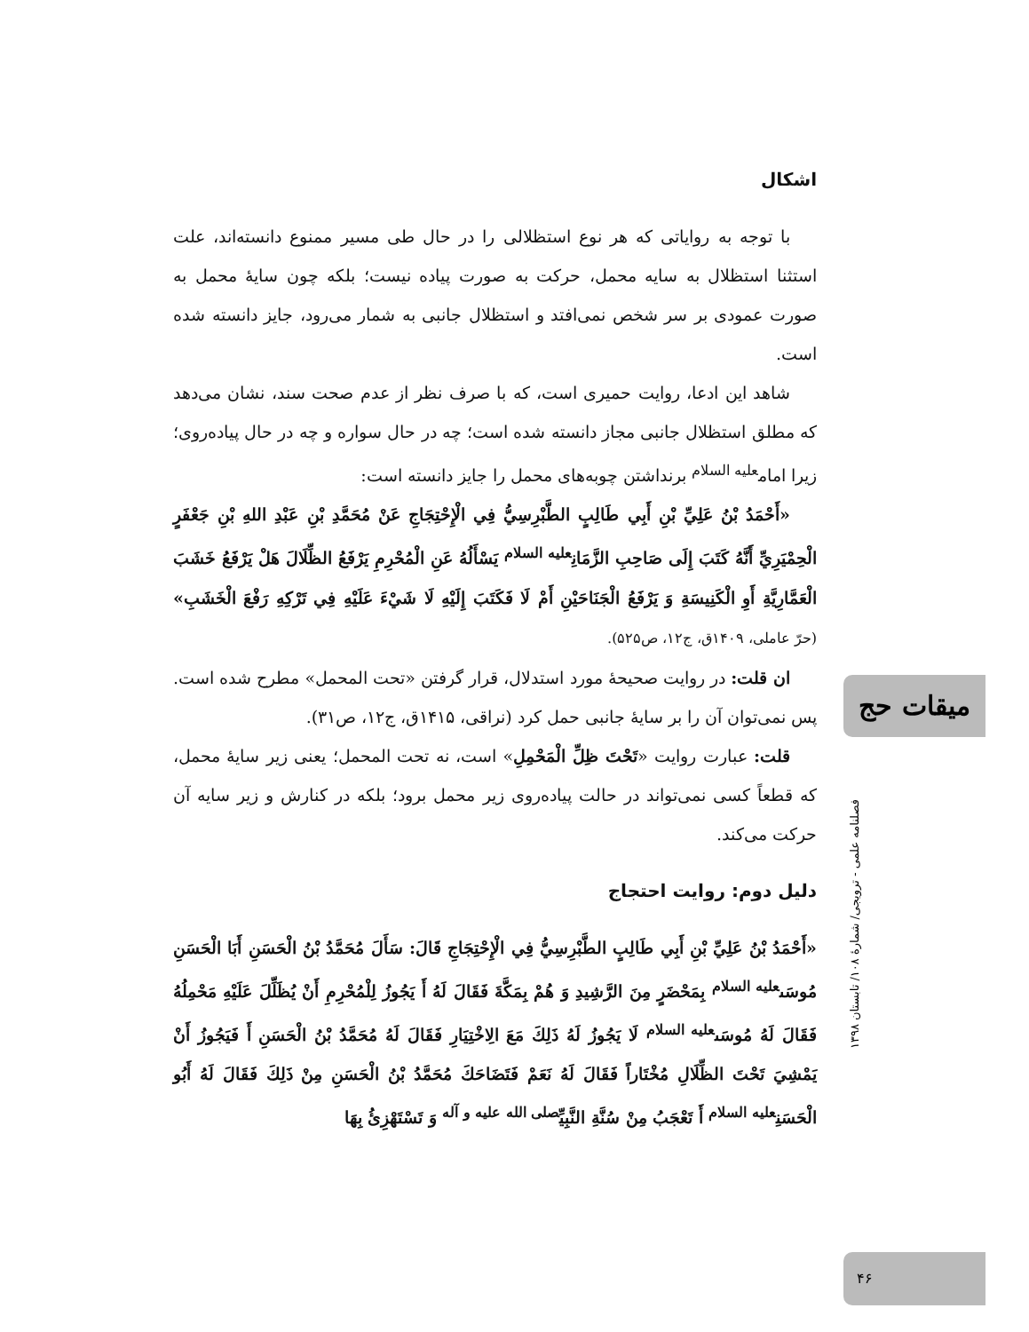اشکال
با توجه به روایاتی که هر نوع استظلالی را در حال طی مسیر ممنوع دانسته‌اند، علت استثنا استظلال به سایه محمل، حرکت به صورت پیاده نیست؛ بلکه چون سایهٔ محمل به صورت عمودی بر سر شخص نمی‌افتد و استظلال جانبی به شمار می‌رود، جایز دانسته شده است.
شاهد این ادعا، روایت حمیری است، که با صرف نظر از عدم صحت سند، نشان می‌دهد که مطلق استظلال جانبی مجاز دانسته شده است؛ چه در حال سواره و چه در حال پیاده‌روی؛ زیرا امام<sup>علیه السلام</sup> برنداشتن چوبه‌های محمل را جایز دانسته است:
«أَحْمَدُ بْنُ عَلِيِّ بْنِ أَبِي طَالِبٍ الطَّبْرِسِيُّ فِي الْإِحْتِجَاجِ عَنْ مُحَمَّدِ بْنِ عَبْدِ اللهِ بْنِ جَعْفَرٍ الْحِمْيَرِيِّ أَنَّهُ كَتَبَ إِلَى صَاحِبِ الزَّمَانِ<sup>علیه السلام</sup> يَسْأَلُهُ عَنِ الْمُحْرِمِ يَرْفَعُ الظِّلَالَ هَلْ يَرْفَعُ خَشَبَ الْعَمَّارِيَّةِ أَوِ الْكَنِيسَةِ وَ يَرْفَعُ الْجَنَاحَيْنِ أَمْ لَا فَكَتَبَ إِلَيْهِ لَا شَيْءَ عَلَيْهِ فِي تَرْكِهِ رَفْعَ الْخَشَبِ» (حرّ عاملی، ۱۴۰۹ق، ج۱۲، ص۵۲۵).
ان قلت: در روایت صحیحهٔ مورد استدلال، قرار گرفتن «تحت المحمل» مطرح شده است. پس نمی‌توان آن را بر سایهٔ جانبی حمل کرد (نراقی، ۱۴۱۵ق، ج۱۲، ص۳۱).
قلت: عبارت روایت «تَحْتَ ظِلِّ الْمَحْمِلِ» است، نه تحت المحمل؛ یعنی زیر سایهٔ محمل، که قطعاً کسی نمی‌تواند در حالت پیاده‌روی زیر محمل برود؛ بلکه در کنارش و زیر سایه آن حرکت می‌کند.
دلیل دوم: روایت احتجاج
«أَحْمَدُ بْنُ عَلِيِّ بْنِ أَبِي طَالِبٍ الطَّبْرِسِيُّ فِي الْإِحْتِجَاجِ قَالَ: سَأَلَ مُحَمَّدُ بْنُ الْحَسَنِ أَبَا الْحَسَنِ مُوسَى<sup>علیه السلام</sup> بِمَحْضَرٍ مِنَ الرَّشِيدِ وَ هُمْ بِمَكَّةَ فَقَالَ لَهُ أَ يَجُوزُ لِلْمُحْرِمِ أَنْ يُظَلِّلَ عَلَيْهِ مَحْمِلُهُ فَقَالَ لَهُ مُوسَى<sup>علیه السلام</sup> لَا يَجُوزُ لَهُ ذَلِكَ مَعَ الِاخْتِيَارِ فَقَالَ لَهُ مُحَمَّدُ بْنُ الْحَسَنِ أَ فَيَجُوزُ أَنْ يَمْشِيَ تَحْتَ الظِّلَالِ مُخْتَاراً فَقَالَ لَهُ نَعَمْ فَتَضَاحَكَ مُحَمَّدُ بْنُ الْحَسَنِ مِنْ ذَلِكَ فَقَالَ لَهُ أَبُو الْحَسَنِ<sup>علیه السلام</sup> أَ تَعْجَبُ مِنْ سُنَّةِ النَّبِيِّ<sup>صلی الله علیه و آله</sup> وَ تَسْتَهْزِئُ بِهَا
میقات حج
فصلنامه علمی - ترویجی/ شمارهٔ ۱۰۸/ تابستان ۱۳۹۸
۴۶